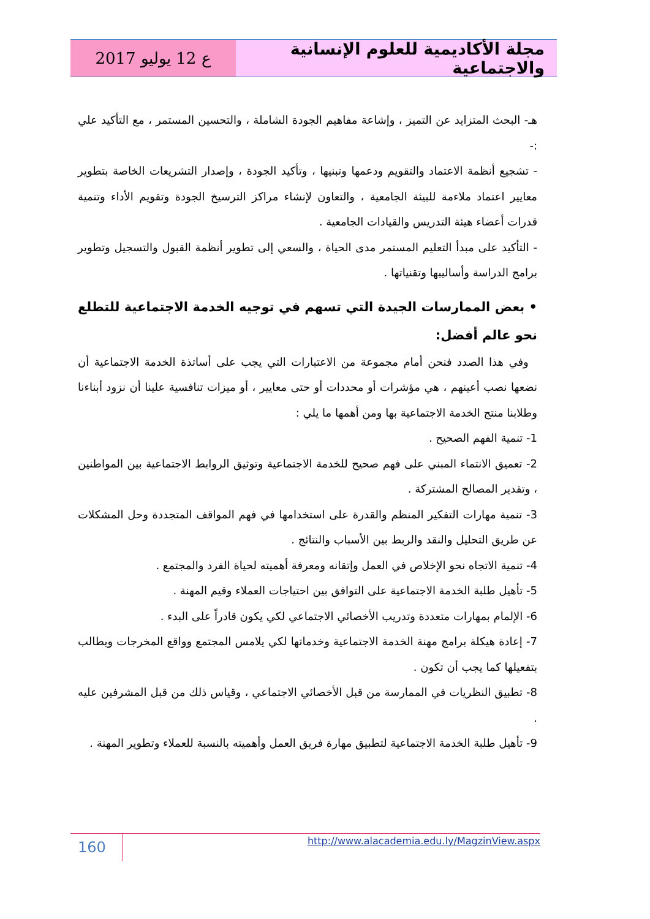مجلة الأكاديمية للعلوم الإنسانية والاجتماعية
ع 12 يوليو 2017
هـ- البحث المتزايد عن التميز ، وإشاعة مفاهيم الجودة الشاملة ، والتحسين المستمر ، مع التأكيد علي :-
- تشجيع أنظمة الاعتماد والتقويم ودعمها وتبنيها ، وتأكيد الجودة ، وإصدار التشريعات الخاصة بتطوير معايير اعتماد ملاءمة للبيئة الجامعية ، والتعاون لإنشاء مراكز الترسيخ الجودة وتقويم الأداء وتنمية قدرات أعضاء هيئة التدريس والقيادات الجامعية .
- التأكيد على مبدأ التعليم المستمر مدى الحياة ، والسعي إلى تطوير أنظمة القبول والتسجيل وتطوير برامج الدراسة وأساليبها وتقنياتها .
• بعض الممارسات الجيدة التي تسهم في توجيه الخدمة الاجتماعية للتطلع نحو عالم أفضل:
وفي هذا الصدد فنحن أمام مجموعة من الاعتبارات التي يجب على أساتذة الخدمة الاجتماعية أن نضعها نصب أعينهم ، هي مؤشرات أو محددات أو حتى معايير ، أو ميزات تنافسية علينا أن نزود أبناءنا وطلابنا منتج الخدمة الاجتماعية بها ومن أهمها ما يلي :
1- تنمية الفهم الصحيح .
2- تعميق الانتماء المبني على فهم صحيح للخدمة الاجتماعية وتوثيق الروابط الاجتماعية بين المواطنين ، وتقدير المصالح المشتركة .
3- تنمية مهارات التفكير المنظم والقدرة على استخدامها في فهم المواقف المتجددة وحل المشكلات عن طريق التحليل والنقد والربط بين الأسباب والنتائج .
4- تنمية الاتجاه نحو الإخلاص في العمل وإتقانه ومعرفة أهميته لحياة الفرد والمجتمع .
5- تأهيل طلبة الخدمة الاجتماعية على التوافق بين احتياجات العملاء وقيم المهنة .
6- الإلمام بمهارات متعددة وتدريب الأخصائي الاجتماعي لكي يكون قادراً على البدء .
7- إعادة هيكلة برامج مهنة الخدمة الاجتماعية وخدماتها لكي يلامس المجتمع وواقع المخرجات ويطالب بتفعيلها كما يجب أن تكون .
8- تطبيق النظريات في الممارسة من قبل الأخصائي الاجتماعي ، وقياس ذلك من قبل المشرفين عليه .
9- تأهيل طلبة الخدمة الاجتماعية لتطبيق مهارة فريق العمل وأهميته بالنسبة للعملاء وتطوير المهنة .
160
http://www.alacademia.edu.ly/MagzinView.aspx